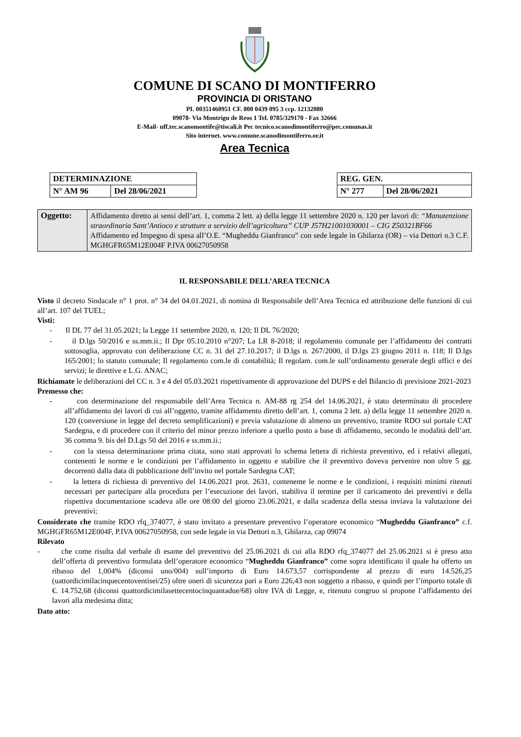COMUNE DI SCANO DI MONTIFERRO
PROVINCIA DI ORISTANO
PI. 00351460951 CF. 800 0439 095 3 ccp. 12132080
09078- Via Montrigu de Reos 1 Tel. 0785/329170 - Fax 32666
E-Mail- uff.tec.scanomontife@tiscali.it Pec tecnico.scanodimontiferro@pec.comunas.it
Sito internet. www.comune.scanodimontiferro.or.it
Area Tecnica
| DETERMINAZIONE | |
| N° AM 96 | Del 28/06/2021 |
| REG. GEN. | |
| N° 277 | Del 28/06/2021 |
| Oggetto: | Affidamento diretto ai sensi dell’art. 1, comma 2 lett. a) della legge 11 settembre 2020 n. 120 per lavori di: “Manutenzione straordinaria Sant’Antioco e strutture a servizio dell’agricoltura” CUP J57H21001030001 – CIG Z50321BF66 Affidamento ed Impegno di spesa all’O.E. “Mugheddu Gianfranco” con sede legale in Ghilarza (OR) – via Dettori n.3 C.F. MGHGFR65M12E004F P.IVA 00627050958 |
IL RESPONSABILE DELL’AREA TECNICA
Visto il decreto Sindacale n° 1 prot. n° 34 del 04.01.2021, di nomina di Responsabile dell’Area Tecnica ed attribuzione delle funzioni di cui all’art. 107 del TUEL;
Visti:
- Il DL 77 del 31.05.2021; la Legge 11 settembre 2020, n. 120; Il DL 76/2020;
- il D.lgs 50/2016 e ss.mm.ii.; Il Dpr 05.10.2010 n°207; La LR 8-2018; il regolamento comunale per l’affidamento dei contratti sottosoglia, approvato con deliberazione CC n. 31 del 27.10.2017; il D.lgs n. 267/2000, il D.lgs 23 giugno 2011 n. 118; Il D.lgs 165/2001; lo statuto comunale; Il regolamento com.le di contabilità; Il regolam. com.le sull’ordinamento generale degli uffici e dei servizi; le direttive e L.G. ANAC;
Richiamate le deliberazioni del CC n. 3 e 4 del 05.03.2021 rispettivamente di approvazione del DUPS e del Bilancio di previsione 2021-2023
Premesso che:
- con determinazione del responsabile dell’Area Tecnica n. AM-88 rg 254 del 14.06.2021, è stato determinato di procedere all’affidamento dei lavori di cui all’oggetto, tramite affidamento diretto dell’art. 1, comma 2 lett. a) della legge 11 settembre 2020 n. 120 (conversione in legge del decreto semplificazioni) e previa valutazione di almeno un preventivo, tramite RDO sul portale CAT Sardegna, e di procedere con il criterio del minor prezzo inferiore a quello posto a base di affidamento, secondo le modalità dell’art. 36 comma 9. bis del D.Lgs 50 del 2016 e ss.mm.ii.;
- con la stessa determinazione prima citata, sono stati approvati lo schema lettera di richiesta preventivo, ed i relativi allegati, contenenti le norme e le condizioni per l’affidamento in oggetto e stabilire che il preventivo doveva pervenire non oltre 5 gg. decorrenti dalla data di pubblicazione dell’invito nel portale Sardegna CAT;
- la lettera di richiesta di preventivo del 14.06.2021 prot. 2631, contenente le norme e le condizioni, i requisiti minimi ritenuti necessari per partecipare alla procedura per l’esecuzione dei lavori, stabiliva il termine per il caricamento dei preventivi e della rispettiva documentazione scadeva alle ore 08:00 del giorno 23.06.2021, e dalla scadenza della stessa inviava la valutazione dei preventivi;
Considerato che tramite RDO rfq_374077, è stato invitato a presentare preventivo l’operatore economico “Mugheddu Gianfranco” c.f. MGHGFR65M12E004F, P.IVA 00627050958, con sede legale in via Dettori n.3, Ghilarza, cap 09074
Rilevato
- che come risulta dal verbale di esame del preventivo del 25.06.2021 di cui alla RDO rfq_374077 del 25.06.2021 si è preso atto dell’offerta di preventivo formulata dell’operatore economico “Mugheddu Gianfranco” come sopra identificato il quale ha offerto un ribasso del 1,004% (diconsi uno/004) sull’importo di Euro 14.673,57 corrispondente al prezzo di euro 14.526,25 (uattordicimilacinquecentoventisei/25) oltre oneri di sicurezza pari a Euro 226,43 non soggetto a ribasso, e quindi per l’importo totale di €. 14.752,68 (diconsi quattordicimilasettecentocinquantadue/68) oltre IVA di Legge, e, ritenuto congruo si propone l’affidamento dei lavori alla medesima ditta;
Dato atto: